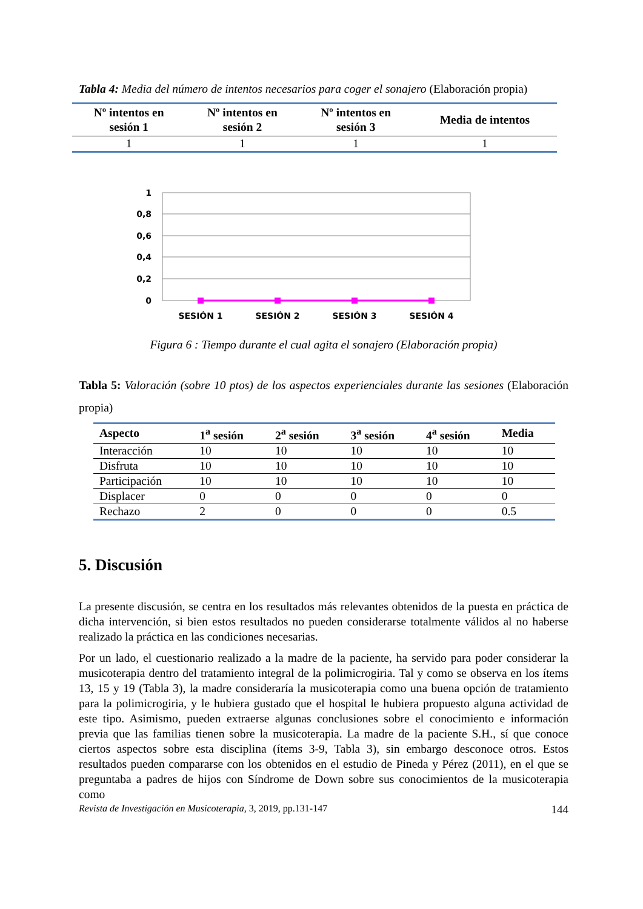Tabla 4: Media del número de intentos necesarios para coger el sonajero (Elaboración propia)
| Nº intentos en sesión 1 | Nº intentos en sesión 2 | Nº intentos en sesión 3 | Media de intentos |
| --- | --- | --- | --- |
| 1 | 1 | 1 | 1 |
1
0,8
0,6
0,4
0,2
0
SESIÓN 1
SESIÓN 2
SESIÓN 3
SESIÓN 4
Figura 6 : Tiempo durante el cual agita el sonajero (Elaboración propia)
Tabla 5: Valoración (sobre 10 ptos) de los aspectos experienciales durante las sesiones (Elaboración propia)
| Aspecto | 1<sup>a</sup> sesión | 2<sup>a</sup> sesión | 3<sup>a</sup> sesión | 4<sup>a</sup> sesión | Media |
| --- | --- | --- | --- | --- | --- |
| Interacción | 10 | 10 | 10 | 10 | 10 |
| Disfruta | 10 | 10 | 10 | 10 | 10 |
| Participación | 10 | 10 | 10 | 10 | 10 |
| Displacer | 0 | 0 | 0 | 0 | 0 |
| Rechazo | 2 | 0 | 0 | 0 | 0.5 |
5. Discusión
La presente discusión, se centra en los resultados más relevantes obtenidos de la puesta en práctica de dicha intervención, si bien estos resultados no pueden considerarse totalmente válidos al no haberse realizado la práctica en las condiciones necesarias.
Por un lado, el cuestionario realizado a la madre de la paciente, ha servido para poder considerar la musicoterapia dentro del tratamiento integral de la polimicrogiria. Tal y como se observa en los ítems 13, 15 y 19 (Tabla 3), la madre consideraría la musicoterapia como una buena opción de tratamiento para la polimicrogiria, y le hubiera gustado que el hospital le hubiera propuesto alguna actividad de este tipo. Asimismo, pueden extraerse algunas conclusiones sobre el conocimiento e información previa que las familias tienen sobre la musicoterapia. La madre de la paciente S.H., sí que conoce ciertos aspectos sobre esta disciplina (ítems 3-9, Tabla 3), sin embargo desconoce otros. Estos resultados pueden compararse con los obtenidos en el estudio de Pineda y Pérez (2011), en el que se preguntaba a padres de hijos con Síndrome de Down sobre sus conocimientos de la musicoterapia como
Revista de Investigación en Musicoterapia, 3, 2019, pp.131-147 144